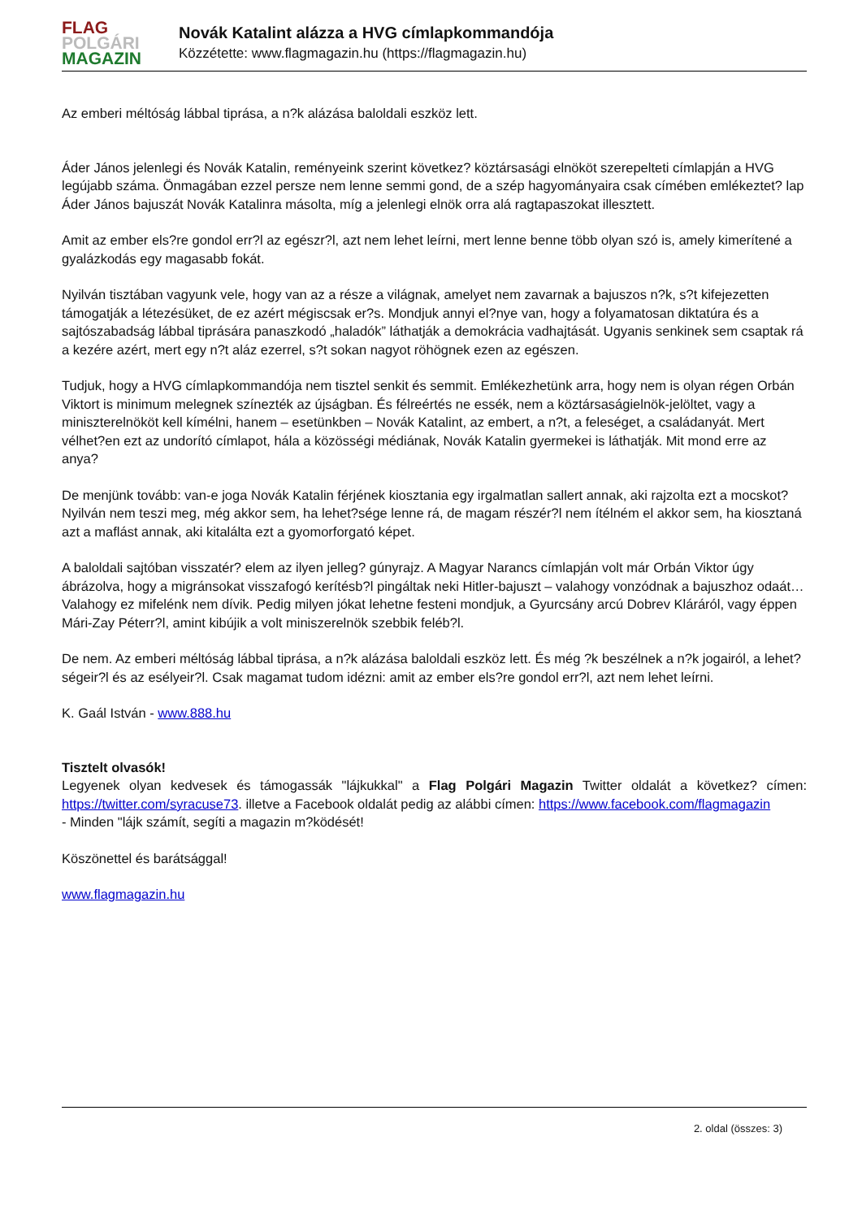FLAG
POLGÁRI
MAGAZIN
Novák Katalint alázza a HVG címlapkommandója
Közzétette: www.flagmagazin.hu (https://flagmagazin.hu)
Az emberi méltóság lábbal tiprása, a n?k alázása baloldali eszköz lett.
Áder János jelenlegi és Novák Katalin, reményeink szerint következ? köztársasági elnököt szerepelteti címlapján a HVG legújabb száma. Önmagában ezzel persze nem lenne semmi gond, de a szép hagyományaira csak címében emlékeztet? lap Áder János bajuszát Novák Katalinra másolta, míg a jelenlegi elnök orra alá ragtapaszokat illesztett.
Amit az ember els?re gondol err?l az egészr?l, azt nem lehet leírni, mert lenne benne több olyan szó is, amely kimerítené a gyalázkodás egy magasabb fokát.
Nyilván tisztában vagyunk vele, hogy van az a része a világnak, amelyet nem zavarnak a bajuszos n?k, s?t kifejezetten támogatják a létezésüket, de ez azért mégiscsak er?s. Mondjuk annyi el?nye van, hogy a folyamatosan diktatúra és a sajtószabadság lábbal tiprására panaszkodó „haladók” láthatják a demokrácia vadhajtását. Ugyanis senkinek sem csaptak rá a kezére azért, mert egy n?t aláz ezerrel, s?t sokan nagyot röhögnek ezen az egészen.
Tudjuk, hogy a HVG címlapkommandója nem tisztel senkit és semmit. Emlékezhetünk arra, hogy nem is olyan régen Orbán Viktort is minimum melegnek színezték az újságban. És félreértés ne essék, nem a köztársaságielnök-jelöltet, vagy a miniszterelnököt kell kímélni, hanem – esetünkben – Novák Katalint, az embert, a n?t, a feleséget, a családanyát. Mert vélhet?en ezt az undorító címlapot, hála a közösségi médiának, Novák Katalin gyermekei is láthatják. Mit mond erre az anya?
De menjünk tovább: van-e joga Novák Katalin férjének kiosztania egy irgalmatlan sallert annak, aki rajzolta ezt a mocskot? Nyilván nem teszi meg, még akkor sem, ha lehet?sége lenne rá, de magam részér?l nem ítélném el akkor sem, ha kiosztaná azt a maflást annak, aki kitalálta ezt a gyomorforgató képet.
A baloldali sajtóban visszatér? elem az ilyen jelleg? gúnyrajz. A Magyar Narancs címlapján volt már Orbán Viktor úgy ábrázolva, hogy a migránsokat visszafogó kerítésb?l pingáltak neki Hitler-bajuszt – valahogy vonzódnak a bajuszhoz odaát… Valahogy ez mifelénk nem dívik. Pedig milyen jókat lehetne festeni mondjuk, a Gyurcsány arcú Dobrev Kláráról, vagy éppen Mári-Zay Péterr?l, amint kibújik a volt miniszerelnök szebbik feléb?l.
De nem. Az emberi méltóság lábbal tiprása, a n?k alázása baloldali eszköz lett. És még ?k beszélnek a n?k jogairól, a lehet?ségeir?l és az esélyeir?l. Csak magamat tudom idézni: amit az ember els?re gondol err?l, azt nem lehet leírni.
K. Gaál István - www.888.hu
Tisztelt olvasók!
Legyenek olyan kedvesek és támogassák "lájkukkal" a Flag Polgári Magazin Twitter oldalát a következ? címen: https://twitter.com/syracuse73. illetve a Facebook oldalát pedig az alábbi címen: https://www.facebook.com/flagmagazin
- Minden "lájk számít, segíti a magazin m?ködését!
Köszönettel és barátsággal!
www.flagmagazin.hu
2. oldal (összes: 3)